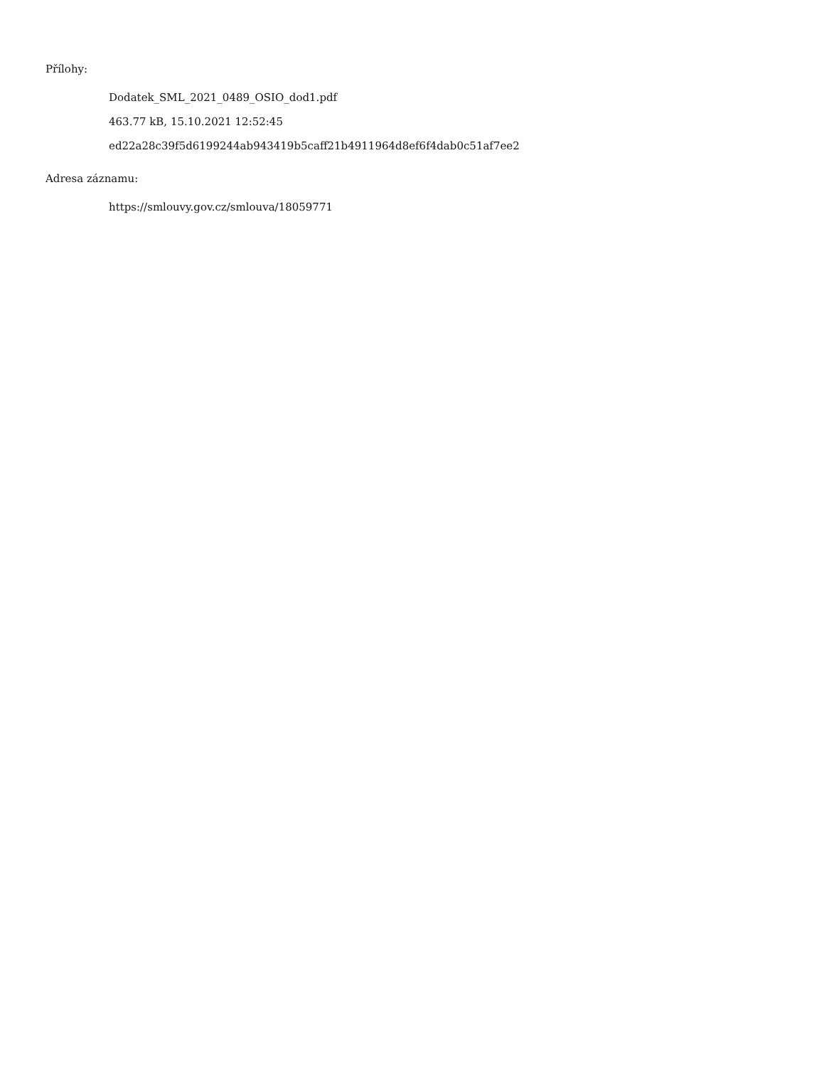Přílohy:
Dodatek_SML_2021_0489_OSIO_dod1.pdf
463.77 kB, 15.10.2021 12:52:45
ed22a28c39f5d6199244ab943419b5caff21b4911964d8ef6f4dab0c51af7ee2
Adresa záznamu:
https://smlouvy.gov.cz/smlouva/18059771